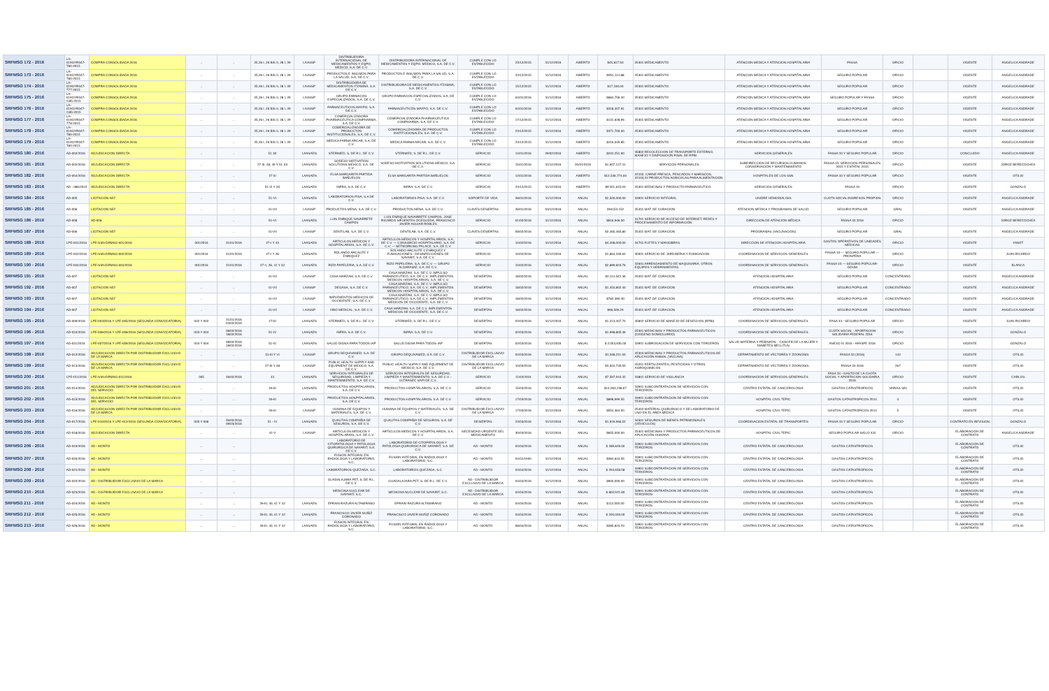| SRFMSG 172 - 2016 | LA-019GYR047-T80-2015 | COMPRA CONSOLIDADA 2016 | .. | .. | 25,26 I, 26 BIS II, 28 I, 29 | LAASSP | DISTRIBUIDORA INTERNACIONAL DE MEDICAMENTOS Y EQPO. MEDICO, S.A. DE C.V. | DISTRIBUIDORA INTERNACIONAL DE MEDICAMENTOS Y EQPO. MEDICO, S.A. DE C.V. | CUMPLE CON LO ESTABLECIDO | 23/12/2015 | 31/12/2016 | ABIERTO | $45,817.50 | 25301 MEDICAMENTO | ATENCION MEDICA Y ATENCION HOSPITALARIA | FASSA | OFICIO | | VIGENTE | ANGELICA ANDRADE |
| SRFMSG 173 - 2016 | LA-019GYR047-T80-2015 | COMPRA CONSOLIDADA 2016 | .. | .. | 25,26 I, 26 BIS II, 28 I, 29 | LAASSP | PRODUCTOS E INSUMOS PARA LA SALUD, S.A. DE C.V. | PRODUCTOS E INSUMOS PARA LA SALUD, S.A. DE C.V. | CUMPLE CON LO ESTABLECIDO | 23/12/2015 | 31/12/2016 | ABIERTO | $951,114.88 | 25301 MEDICAMENTO | ATENCION MEDICA Y ATENCION HOSPITALARIA | SEGURO POPULAR | OFICIO | | VIGENTE | ANGELICA ANDRADE |
| SRFMSG 174 - 2016 | LA-019GYR047-T77-2015 | COMPRA CONSOLIDADA 2016 | .. | .. | 25,26 I, 26 BIS II, 28 I, 29 | LAASSP | DISTRIBUIDORA DE MEDICAMENTOS ITZAMNÁ, S.A. DE C.V. | DISTRIBUIDORA DE MEDICAMENTOS ITZAMNÁ, S.A. DE C.V. | CUMPLE CON LO ESTABLECIDO | 15/12/2015 | 31/12/2016 | ABIERTO | $17,160.00 | 25301 MEDICAMENTO | ATENCION MEDICA Y ATENCION HOSPITALARIA | SEGURO POPULAR | OFICIO | | VIGENTE | ANGELICA ANDRADE |
| SRFMSG 175 - 2016 | LA-019GYR047-I185-2015 | COMPRA CONSOLIDADA 2016 | .. | .. | 25,26 I, 26 BIS II, 28 I, 29 | LAASSP | GRUPO FARMACOS ESPECIALIZADOS, S.A. DE C.V. | GRUPO FARMACOS ESPECIALIZADOS, S.A. DE C.V. | CUMPLE CON LO ESTABLECIDO | 04/01/2016 | 31/12/2016 | ABIERTO | $684,759.40 | 25301 MEDICAMENTO | ATENCION MEDICA Y ATENCION HOSPITALARIA | SEGURO POPULAR Y FASSA | OFICIO | | VIGENTE | ANGELICA ANDRADE |
| SRFMSG 176 - 2016 | LA-019GYR047-I185-2015 | COMPRA CONSOLIDADA 2016 | .. | .. | 25,26 I, 26 BIS II, 28 I, 29 | LAASSP | FARMACEUTICOS MAYPO, S.A. DE C.V. | FARMACEUTICOS MAYPO, S.A. DE C.V. | CUMPLE CON LO ESTABLECIDO | 04/01/2016 | 31/12/2016 | ABIERTO | $318,407.91 | 25301 MEDICAMENTO | ATENCION MEDICA Y ATENCION HOSPITALARIA | SEGURO POPULAR | OFICIO | | VIGENTE | ANGELICA ANDRADE |
| SRFMSG 177 - 2016 | LA-019GYR047-T78-2015 | COMPRA CONSOLIDADA 2016 | .. | .. | 25,26 I, 26 BIS II, 28 I, 29 | LAASSP | COMERCIALIZADORA PHARMACEUTICA COMPHARMA, S.A. DE C.V. | COMERCIALIZADORA PHARMACEUTICA COMPHARMA, S.A. DE C.V. | CUMPLE CON LO ESTABLECIDO | 17/12/2015 | 31/12/2016 | ABIERTO | $131,628.96 | 25301 MEDICAMENTO | ATENCION MEDICA Y ATENCION HOSPITALARIA | SEGURO POPULAR | OFICIO | | VIGENTE | ANGELICA ANDRADE |
| SRFMSG 178 - 2016 | LA-019GYR047-T80-2015 | COMPRA CONSOLIDADA 2016 | .. | .. | 25,26 I, 26 BIS II, 28 I, 29 | LAASSP | COMERCIALIZADORA DE PRODUCTOS INSTITUCIONALES, S.A. DE C.V. | COMERCIALIZADORA DE PRODUCTOS INSTITUCIONALES, S.A. DE C.V. | CUMPLE CON LO ESTABLECIDO | 23/12/2015 | 31/12/2016 | ABIERTO | $371,700.00 | 25301 MEDICAMENTO | ATENCION MEDICA Y ATENCION HOSPITALARIA | SEGURO POPULAR | OFICIO | | VIGENTE | ANGELICA ANDRADE |
| SRFMSG 179 - 2016 | LA-019GYR047-T80-2015 | COMPRA CONSOLIDADA 2016 | .. | .. | 25,26 I, 26 BIS II, 28 I, 29 | LAASSP | MEDICA FARMA ARCAR, S.A. DE C.V. | MEDICA FARMA ARCAR, S.A. DE C.V. | CUMPLE CON LO ESTABLECIDO | 23/12/2015 | 31/12/2016 | ABIERTO | $416,045.85 | 25301 MEDICAMENTO | ATENCION MEDICA Y ATENCION HOSPITALARIA | SEGURO POPULAR | OFICIO | | VIGENTE | ANGELICA ANDRADE |
| SRFMSG 180 - 2016 | AD-002/2016 | ADJUDICACION DIRECTA | .. | .. | 51 XII | LAASAEN | STERIMED, S. DE R.L. DE C.V. | STERIMED, S. DE R.L. DE C.V. | SERVICIO | 14/01/2016 | 29/02/2016 | ABIERTO | $242,251.90 | 35802 RECOLECCION DE TRANSPORTE EXTERNO, MANEJO Y DISPOSICION FINAL DE RPBI | SERVICIOS GENERALES | FASSA 33 Y SEGURO POPULAR | OFICIO | | CONCLUIDO | ANGELICA ANDRADE |
| SRFMSG 181 - 2016 | AD-002/2016 | ADJUDICACION DIRECTA | .. | .. | 27 III, 48, 49 Y 51 XII | LAASAEN | SODEXO MOTIVATION SOLUTIONS MEXICO, S.A. DE C.V. | SODEXO MOTIVATION SOLUTIONS MEXICO, S.A. DE C.V. | SERVICIO | 15/01/2016 | 31/12/2016 | 20/01/2016 | $1,907,127.41 | SERVICIOS PERSONALES | SUBDIRECCION DE RECURSOS HUMANOS, CONSERVACIÓN Y MANTENIMIENTO | FASSA 33, SERVICIOS PERSONALES 2015 Y ESTATAL 2015 | OFICIO | | VIGENTE | JORGE BERECOCHEA |
| SRFMSG 182 - 2016 | AD-004/2016 | ADJUDICACION DIRECTA | .. | .. | 27 III | LAASAEN | ELSA MARGARITA PARTIDA BAÑUELOS | ELSA MARGARITA PARTIDA BAÑUELOS | SERVICIO | 12/01/2016 | 31/12/2016 | ABIERTO | $12,536,774.00 | 22102, CARNE FRESCA, PESCADOS Y MARISCOS, 22103.22 PRODUCTOS AGRICOLAS PARA ALIMENTACION | HOSPITALES DE LOS SSN | FASSA 33 Y SEGURO POPULAR | OFICIO | | VIGENTE | OTILIO |
| SRFMSG 183 - 2016 | AD - 086/2015 | ADJUDICACION DIRECTA | .. | .. | 51 VI Y XII | LAASAEN | INFRA, S.A. DE C.V. | INFRA, S.A. DE C.V. | SERVICIO | 23/12/2015 | 31/12/2016 | ABIERTO | $9'321,615.00 | 25301 MEDICINAS Y PRODUCTO FARMACEUTICO | SERVICIOS GENERALES | FASSA 33 | OFICIO | | VIGENTE | GONZALO |
| SRFMSG 184 - 2016 | AD-005 | LICITACION N57 | .. | .. | 51-VI | LAASAEN | LABORATORIOS PISA, S.A DE C.V. | LABORATORIOS PISA, S.A. DE C.V. | SOPORTE DE VIDA | 28/01/2016 | 31/12/2016 | ANUAL | $2,500,000.00 | 33901 SERVICIO INTEGRAL | UNIDRE HEMODIALISIS | CUOTA SOCIAL/INGRESOS PROPIOS | OFICIO | | VIGENTE | ANGELICA ANDRADE |
| SRFMSG 185 - 2016 | AD-006 | LICITACION N57 | .. | .. | 41-VII | LAASSP | PRODUCTOS MENA, S.A. DE C.V. | PRODUCTOS MENA, S.A. DE C.V. | CLAVES DESIERTAS | 28/01/2016 | 03/12/2016 | ANUAL | 394153.152 | 25401 MAT. DE CURACION | ATENCION MEDICA Y PROGRAMAS DE SALUD | SEGURO POPULAR | GRAL | | VIGENTE | ANGELICA ANDRADE |
| SRFMSG 186 - 2016 | AD-008 | AD-008 | .. | .. | 51-VI | LAASAEN | LUIS ENRIQUE NAVARRETE CAMPOS | LUIS ENRIQUE NAVARRETE CAMPOS, JOSE RICARDO SIFUENTES OCEGUEDA, FRANCISCO JAVIER AGUIAR ROBLES | SERVICIO | 01/02/2016 | 31/12/2016 | ANUAL | $616,946.00 | 31701 SERVICIO DE ACCESO DE INTERNET, REDES Y PROCESAMIENTO DE INFORMACIÓN | DIRECCIÓN DE ATENCIÓN MÉDICA | FASSA 33 2016 | OFICIO | | | JORGE BERECOCHEA |
| SRFMSG 187 - 2016 | AD-006 | LICITACION N57 | .. | .. | 41-VII | LAASSP | DENTILAB, S.A. DE C.V. | DENTILAB, S.A. DE C.V. | CLAVES DESIERTAS | 08/02/2016 | 31/12/2016 | ANUAL | $2,465,465.80 | 25401 MAT. DE CURACION | PROGRAMAS (VACUNACION) | SEGURO POPULAR | GRAL | | VIGENTE | ANGELICA ANDRADE |
| SRFMSG 188 - 2016 | LPE-001/2016 | LPE-SSN-DRMSG-001/2016 | 001/2016 | 21/01/2016 | 27-I Y 43 | LAASAEN | ARTICULOS MEDICOS Y HOSPITALARIOS, S.A. DE C.V. | ARTICULOS MEDICOS Y HOSPITALARIOS, S.A. DE C.V. — CONSORCIO HOSPITALARIO, S.A. DE C.V. — NETWORKING PALACE, S.A. DE C.V. | SERVICIO | 10/02/2016 | 31/12/2016 | ANUAL | $4,408,000.00 | 34701 FLETES Y MANIOBRAS | DIRECCION DE ATENCION HOSPITALARIA | GASTOS OPERATIVOS DE UNIDADES MEDICAS | OFICIO | | VIGENTE | YANET |
| SRFMSG 189 - 2016 | LPE-002/2016 | LPE-SSN-DRMSG-002/2016 | 001/2016 | 21/01/2016 | 27-I Y 28 | LAASAEN | ROLANDO ARCAUTE Y ENRIQUEZ | ROLANDO ARCAUTE Y ENRIQUEZ Y FUMIGACIONES - DESINFECCIONES DE NAYARIT, S.A. DE C.V. | SERVICIO | 10/02/2016 | 31/12/2016 | ANUAL | $1,664,349.62 | 35901 SERVICIO DE JARDINERIA Y FUMIGACION | COORDINACION DE SERVICIOS GENERALES | FASSA 33 — SEGURO POPULAR — PROSPERA | OFICIO | | VIGENTE | JUAN RICARDO |
| SRFMSG 190 - 2016 | LPE-004/2016 | LPE-SSN-DRMSG-004/2016 | 001/2016 | 21/01/2016 | 27-1, 28, 41 Y 42 | LAASAEN | RIZO PAPELERIA, S.A. DE C.V. | RIZO PAPELERIA, S.A. DE C.V. — GRUPO ALDARAMIZ, S.A. DE C.V. | SERVICIO | 10/02/2016 | 31/12/2016 | ANUAL | $2,899,843.76 | 32601 ARRENDAMIENTO DE MAQUINARIA, OTROS EQUIPOS Y HERRAMIENTAS | COORDINACION DE SERVICIOS GENERALES | FASSA 33 — SEGURO POPULAR-GOUM | OFICIO | | VIGENTE | BLANCA |
| SRFMSG 191 - 2016 | AD-007 | LICITACION N57 | .. | .. | 41-VII | LAASSP | CASA MARZAM, S.A. DE C.V. | CASA MARZAM, S.A. DE C.V. IMPULSO FARMACEUTICO, S.A. DE C.V.; IMPLEMENTOS MEDICOS HOSPITALARIOS, S.A. DE C.V. | DESIERTAS | 18/02/2016 | 31/12/2016 | ANUAL | $2,114,542.36 | 25401 MAT. DE CURACION | ATENCION HOSPITALARIA | SEGURO POPULAR | CONCENTRADO | | VIGENTE | ANGELICA ANDRADE |
| SRFMSG 192 - 2016 | AD-007 | LICITACION N57 | .. | .. | 41-VII | LAASSP | DEGASA, S.A. DE C.V. | CASA MARZAM, S.A. DE C.V. IMPULSO FARMACEUTICO, S.A. DE C.V.; IMPLEMENTOS MEDICOS HOSPITALARIOS, S.A. DE C.V. | DESIERTAS | 18/02/2016 | 31/12/2016 | ANUAL | $1,454,802.40 | 25401 MAT. DE CURACION | ATENCION HOSPITALARIA | SEGURO POPULAR | CONCENTRADO | | VIGENTE | ANGELICA ANDRADE |
| SRFMSG 193 - 2016 | AD-007 | LICITACION N57 | .. | .. | 41-VII | LAASSP | IMPLEMENTOS MEDICOS DE OCCIDENTE, S.A. DE C.V. | CASA MARZAM, S.A. DE C.V. IMPULSO FARMACEUTICO, S.A. DE C.V.; IMPLEMENTOS MEDICOS DE OCCIDENTE, S.A. DE C.V. | DESIERTAS | 18/02/2016 | 31/12/2016 | ANUAL | $782,390.30 | 25401 MAT. DE CURACION | ATENCION HOSPITALARIA | SEGURO POPULAR | CONCENTRADO | | VIGENTE | ANGELICA ANDRADE |
| SRFMSG 194 - 2016 | AD-007 | LICITACION N57 | .. | .. | 41-VII | LAASSP | VIBO MEDICAL, S.A. DE C.V. | CASA MARZAM, S.A. DE C.V. IMPLEMENTOS MEDICOS DE OCCIDENTE, S.A. DE C.V. | DESIERTAS | 18/02/2016 | 31/12/2016 | ANUAL | $98,509.29 | 25401 MAT. DE CURACION | ATENCION HOSPITALARIA | SEGURO POPULAR | CONCENTRADO | | VIGENTE | ANGELICA ANDRADE |
| SRFMSG 195 - 2016 | AD-009/2016 | LPE-003/2016 Y LPE-005/2016 (SEGUNDA CONVOCATORIA) | 002 Y 002 | 21/01/2016 04/02/2016 | 27-III | LAASAEN | STERIMED, S. DE R.L. DE C.V. | STERIMED, S. DE R.L. DE C.V. | DESIERTAS | 02/03/2016 | 31/12/2016 | ANUAL | $1,213,407.70 | 35802 SERVICIO DE MANEJO DE DESECHOS (RPBI) | COORDINACION DE SERVICIOS GENERALES | FASA 33 - SEGURO POPULAR | OFICIO | | VIGENTE | JUAN RICARDO |
| SRFMSG 196 - 2016 | AD-010/2016 | LPE-006/2016 Y LPE-008/2016 (SEGUNDA CONVOCATORIA) | 003 Y 004 | 08/02/2016 18/02/2016 | 51-IV | LAASAEN | INFRA, S.A. DE C.V. | INFRA, S.A. DE C.V. | DESIERTAS | 02/03/2016 | 31/12/2016 | ANUAL | $1,998,805.36 | 25301 MEDICINAS Y PRODUCTOS FARMACEUTICOS (OXIGENO DOMICILIARIO) | COORDINACION DE SERVICIOS GENERALES | CUOTA SOCIAL - APORTACION SOLIDARIA FEDERAL 2016 | OFICIO | | VIGENTE | GONZALO |
| SRFMSG 197 - 2016 | AD-011/2016 | LPE-007/2016 Y LPE-009/2016 (SEGUNDA CONVOCATORIA) | 003 Y 004 | 08/02/2016 18/02/2016 | 51-IV | LAASAEN | SALUD DIGNA PARA TODOS IAP | SALUD DIGNA PARA TODOS IAP | DESIERTAS | 02/03/2016 | 31/12/2016 | ANUAL | $ 2,053,635.00 | 33901 SUBROGACION DE SERVICIOS CON TERCEROS | SALUD MATERNA Y PERINATAL - CANCER DE LA MUJER Y DIABETES MELLITUS | ANEXO IV 2016 - AFASPE 2016 | OFICIO | | VIGENTE | GONZALO |
| SRFMSG 198 - 2016 | AD-012/2016 | ADJUDICACION DIRECTA POR DISTRIBUIDOR EXCLUSIVO DE LA MARCA | .. | .. | 51-III Y VI | LAASSP | GRUPO DEQUIVAMED, S.A. DE C.V. | GRUPO DEQUIVAMED, S.A. DE C.V. | DISTRIBUIDOR EXCLUSIVO DE LA MARCA | 02/03/2016 | 31/12/2016 | ANUAL | $1,308,211.00 | 25303 MEDICINAS Y PRODUCTOS FARMACEUTICOS DE APLICACIÓN ANIMAL (VACUNA) | DEPARTAMENTO DE VECTORES Y ZOONOSIS | FASSA 33 (2016) | 142 | | VIGENTE | OTILIO |
| SRFMSG 199 - 2016 | AD-013/2016 | ADJUDICACION DIRECTA POR DISTRIBUIDOR EXCLUSIVO DE LA MARCA | .. | .. | 27-III Y 48 | LAASSP | PUBLIC HEALTH SUPPLY AND EQUIPMENT DE MEXICO, S.A. DE C.V. | PUBLIC HEALTH SUPPLY AND EQUIPMENT DE MEXICO, S.A. DE C.V. | DISTRIBUIDOR EXCLUSIVO DE LA MARCA | 10/03/2016 | 31/12/2016 | ANUAL | $3,504,735.00 | 25201 FERTILIZANTES, PESTICIDAS Y OTROS AGROQUIMICOS | DEPARTAMENTO DE VECTORES Y ZOONOSIS | FASSA 33 2016 | 267 | | VIGENTE | OTILIO |
| SRFMSG 200 - 2016 | LPE-011/2016 | LPE-SSN-DRMSG-011/2016 | 005 | 26/02/2016 | 43 | LAASAEN | SERVICIOS INTEGRALES DE SEGURIDAD, LIMPIEZA Y MANTENIMIENTO, S.A. DE C.V. | SERVICIOS INTEGRALES DE SEGURIDAD, LIMPIEZA Y MANTENIMIENTO, S.A. DE C.V. - ULTRASEC SAPI DE C.V. | SERVICIO | 11/03/2016 | 31/12/2016 | ANUAL | $7,597,944.32 | 33801 SERVICIO DE VIGILANCIA | COORDINACION DE SERVICIOS GENERALES | FASA 33 - GASTO DE LA CUOTA SOCIAL Y APORTACION SOLIDARIA 2016 | OFICIO | | VIGENTE | CARLOS |
| SRFMSG 201 - 2016 | AD-014/2016 | ADJUDICACION DIRECTA POR DISTRIBUIDOR EXCLUSIVO DEL SERVICIO | .. | .. | 26-III | LAASAEN | PRODUCTOS HOSPITALARIOS, S.A. DE C.V. | PRODUCTOS HOSPITALARIOS, S.A. DE C.V. | SERVICIO | 15/03/2016 | 31/12/2016 | ANUAL | $14,063,238.97 | 33901 SUBCONTRATACION DE SERVICIOS CON TERCEROS | CENTRO ESTATAL DE CANCEROLOGIA | GASTOS CATASTROFICOS | VARIAS SIN | | VIGENTE | OTILIO |
| SRFMSG 202 - 2016 | AD-015/2016 | ADJUDICACION DIRECTA POR DISTRIBUIDOR EXCLUSIVO DEL SERVICIO | .. | .. | 26-III | LAASAEN | PRODUCTOS HOSPITALARIOS, S.A. DE C.V. | PRODUCTOS HOSPITALARIOS, S.A. DE C.V. | SERVICIO | 17/03/2016 | 31/12/2016 | ANUAL | $898,999.55 | 33901 SUBCONTRATACION DE SERVICIOS CON TERCEROS | HOSPITAL CIVIL TEPIC | GASTOS CATASTROFICOS 2014 | 4 | | VIGENTE | OTILIO |
| SRFMSG 203 - 2016 | AD-016/2016 | ADJUDICACION DIRECTA POR DISTRIBUIDOR EXCLUSIVO DE LA MARCA | .. | .. | 26-III | LAASSP | HUMANA DE EQUIPOS Y MATERIALES, S.A. DE C.V. | HUMANA DE EQUIPOS Y MATERIALES, S.A. DE C.V. | DISTRIBUIDOR EXCLUSIVO DE LA MARCA | 17/03/2016 | 31/12/2016 | ANUAL | $554,364.00 | 25402 MATERIAL QUIRURGICO Y DE LABORATORIO DE USO EN EL AREA MEDICA | HOSPITAL CIVIL TEPIC | GASTOS CATASTROFICOS 2014 | 5 | | VIGENTE | OTILIO |
| SRFMSG 204 - 2016 | AD-017/2016 | LPE-010/2016 Y LPE-012/2016 (SEGUNDA CONVOCATORIA) | 005 Y 006 | 26/02/2016 09/03/2016 | 51 - IV | LAASAEN | QUALITAS COMPAÑIA DE SEGUROS, S.A. DE C.V. | QUALITAS COMPAÑIA DE SEGUROS, S.A. DE C.V. | DESIERTAS | 23/03/2016 | 31/12/2016 | ANUAL | $1,919,966.52 | 34501 SEGUROS DE BIENES PATRIMONIALES (VEHICULOS) | COORDINACION ESTATAL DE TRANSPORTES | FASSA 33 Y SEGURO POPULAR | OFICIO | | CONTRATO EN REVISION | GONZALO |
| SRFMSG 205 - 2016 | AD-018/2016 | ADJUDICACION DIRECTA | ... | ... | 41-V | LAASSP | ARTICULOS MEDICOS Y HOSPITALARIOS, S.A. DE C.V. | ARTICULOS MEDICOS Y HOSPITALARIOS, S.A. DE C.V. | NECESIDAD URGENTE DEL MEDICAMENTO | 30/03/2016 | 31/12/2016 | ANUAL | $655,000.00 | 25301 MEDICINAS Y PRODUCTOS FARMACEUTICOS DE APLICACIÓN HUMANA | HOSPITAL CIVIL TEPIC | SEGURO POPULAR SIGLO XXI | OFICIO | | ELABORACION DE CONTRATO | ANGELICA ANDRADE |
| SRFMSG 206 - 2016 | AD-019/2016 | AD - MONTO | ... | ... | | | LABORATORIO DE CITOPATOLOGIA Y PATOLOGIA QUIRURGICA DE NAYARIT, S.A. DE C.V. | LABORATORIO DE CITOPATOLOGIA Y PATOLOGIA QUIRURGICA DE NAYARIT, S.A. DE C.V. | AD - MONTO | 04/04/2016 | 31/12/2016 | ANUAL | $ 289,826.00 | 33901 SUBCONTRATACION DE SERVICIOS CON TERCEROS | CENTRO ESTATAL DE CANCEROLOGIA | GASTOS CATASTROFICOS | | | ELABORACION DE CONTRATO | OTILIO |
| SRFMSG 207 - 2016 | AD-020/2016 | AD - MONTO | ... | ... | | | FUSION INTEGRAL EN RADIOLOGIA Y LABORATORIO, S.C. | FUSION INTEGRAL EN RADIOLOGIA Y LABORATORIO, S.C. | AD - MONTO | 04/01/1900 | 31/12/2016 | ANUAL | $284,644.05 | 33901 SUBCONTRATACION DE SERVICIOS CON TERCEROS | CENTRO ESTATAL DE CANCEROLOGIA | GASTOS CATASTROFICOS | | | ELABORACION DE CONTRATO | OTILIO |
| SRFMSG 208 - 2016 | AD-021/2016 | AD - MONTO | ... | ... | | | LABORATORIOS QUEZADA, S.C. | LABORATORIOS QUEZADA, S.C. | AD - MONTO | 04/04/2016 | 31/12/2016 | ANUAL | $ 294,658.58 | 33901 SUBCONTRATACION DE SERVICIOS CON TERCEROS | CENTRO ESTATAL DE CANCEROLOGIA | GASTOS CATASTROFICOS | | | ELABORACION DE CONTRATO | OTILIO |
| SRFMSG 209 - 2016 | AD-022/2016 | AD - DISTRIBUIDOR EXCLUSIVO DE LA MARCA | ... | ... | | | GUADALAJARA PET, S. DE R.L. DE C.V. | GUADALAJARA PET, S. DE R.L. DE C.V. | AD - DISTRIBUIDOR EXCLUSIVO DE LA MARCA | 04/04/2016 | 31/12/2016 | ANUAL | $900,000.00 | 33901 SUBCONTRATACION DE SERVICIOS CON TERCEROS | CENTRO ESTATAL DE CANCEROLOGIA | GASTOS CATASTROFICOS | | | ELABORACION DE CONTRATO | OTILIO |
| SRFMSG 210 - 2016 | AD-023/2016 | AD - DISTRIBUIDOR EXCLUSIVO DE LA MARCA | ... | ... | | | MEDICINA NUCLEAR DE NAYARIT, S.C. | MEDICINA NUCLEAR DE NAYARIT, S.C. | AD - DISTRIBUIDOR EXCLUSIVO DE LA MARCA | 04/04/2016 | 31/12/2016 | ANUAL | $ 802,921.60 | 33901 SUBCONTRATACION DE SERVICIOS CON TERCEROS | CENTRO ESTATAL DE CANCEROLOGIA | GASTOS CATASTROFICOS | | | ELABORACION DE CONTRATO | OTILIO |
| SRFMSG 211 - 2016 | AD-024/2016 | AD - MONTO | ... | ... | 26-III, 40, 41 Y 42 | LAASAEN | EFRAIN RAZURA ALTAMIRANO | EFRAIN RAZURA ALTAMIRANO | AD - MONTO | 04/04/2016 | 31/12/2016 | ANUAL | $112,500.00 | 33901 SUBCONTRATACION DE SERVICIOS CON TERCEROS | CENTRO ESTATAL DE CANCEROLOGIA | GASTOS CATASTROFICOS | | | ELABORACION DE CONTRATO | OTILIO |
| SRFMSG 212 - 2016 | AD-025/2016 | AD - MONTO | ... | ... | 26-III, 40, 41 Y 42 | LAASAEN | FRANCISCO JAVIER MUÑIZ CORONADO | FRANCISCO JAVIER MUÑIZ CORONADO | AD - MONTO | 04/04/2016 | 31/12/2016 | ANUAL | $ 200,000.00 | 33901 SUBCONTRATACION DE SERVICIOS CON TERCEROS | CENTRO ESTATAL DE CANCEROLOGIA | GASTOS CATASTROFICOS | | | ELABORACION DE CONTRATO | OTILIO |
| SRFMSG 213 - 2016 | AD-026/2016 | AD - MONTO | ... | ... | 26-III, 40, 41 Y 42 | LAASAEN | FUSION INTEGRAL EN RADIOLOGIA Y LABORATORIO, S.C. | FUSION INTEGRAL EN RADIOLOGIA Y LABORATORIO, S.C. | AD - MONTO | 08/04/2016 | 31/12/2016 | ANUAL | $285,624.23 | 33901 SUBCONTRATACION DE SERVICIOS CON TERCEROS | CENTRO ESTATAL DE CANCEROLOGIA | GASTOS CATASTROFICOS | | | ELABORACION DE CONTRATO | OTILIO |